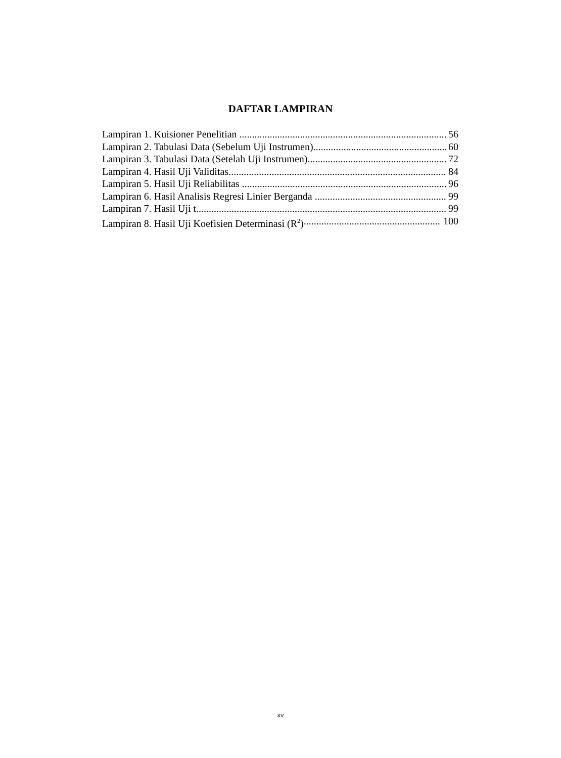DAFTAR LAMPIRAN
Lampiran 1. Kuisioner Penelitian 56
Lampiran 2. Tabulasi Data (Sebelum Uji Instrumen) 60
Lampiran 3. Tabulasi Data (Setelah Uji Instrumen) 72
Lampiran 4. Hasil Uji Validitas 84
Lampiran 5. Hasil Uji Reliabilitas 96
Lampiran 6. Hasil Analisis Regresi Linier Berganda 99
Lampiran 7. Hasil Uji t 99
Lampiran 8. Hasil Uji Koefisien Determinasi (R<sup>2</sup>) 100
xv